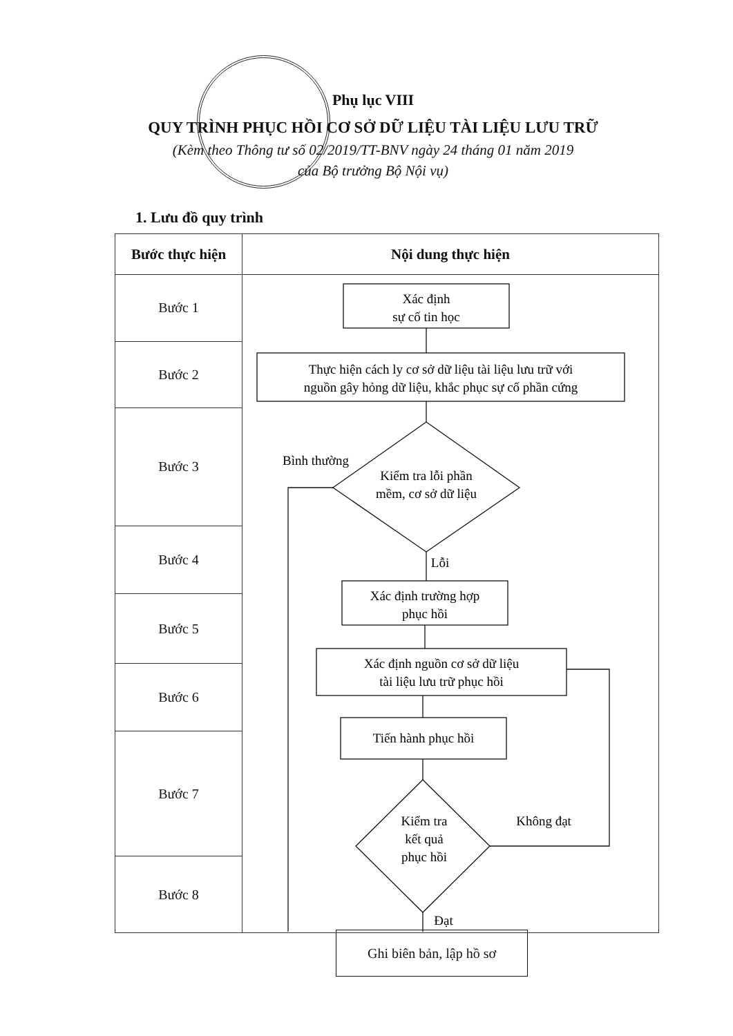Phụ lục VIII
QUY TRÌNH PHỤC HỒI CƠ SỞ DỮ LIỆU TÀI LIỆU LƯU TRỮ
(Kèm theo Thông tư số 02/2019/TT-BNV ngày 24 tháng 01 năm 2019
của Bộ trưởng Bộ Nội vụ)
1. Lưu đồ quy trình
| Bước thực hiện | Nội dung thực hiện |
| --- | --- |
| Bước 1 | Xác định sự cố tin học Thực hiện cách ly cơ sở dữ liệu tài liệu lưu trữ với nguồn gây hỏng dữ liệu, khắc phục sự cố phần cứng Bình thường Kiểm tra lỗi phần mềm, cơ sở dữ liệu Lỗi Xác định trường hợp phục hồi Xác định nguồn cơ sở dữ liệu tài liệu lưu trữ phục hồi Tiến hành phục hồi Kiểm tra kết quả phục hồi Không đạt Đạt Ghi biên bản, lập hồ sơ |
| Bước 2 | |
| Bước 3 | |
| Bước 4 | |
| Bước 5 | |
| Bước 6 | |
| Bước 7 | |
| Bước 8 | |